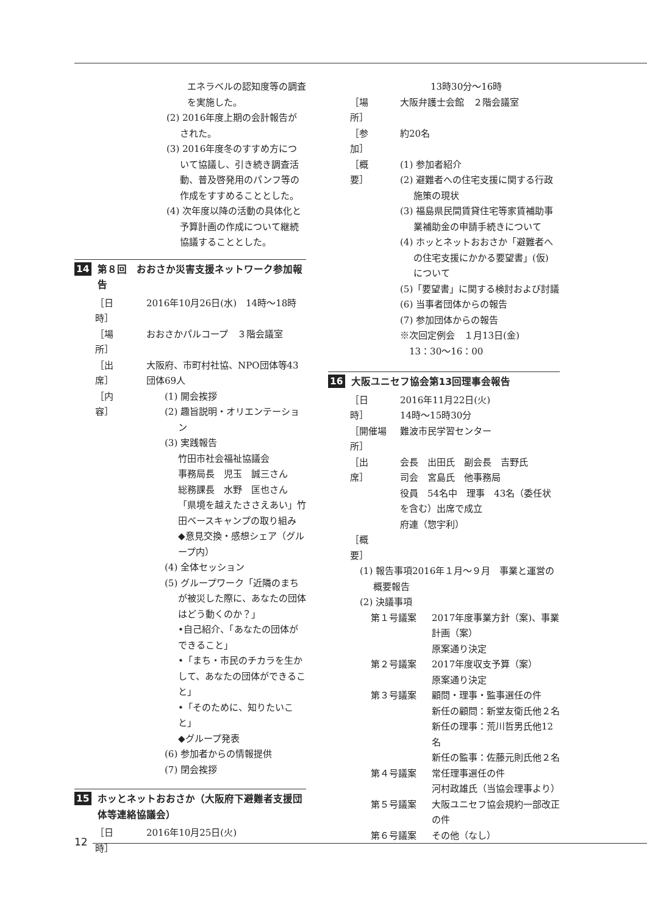エネラベルの認知度等の調査を実施した。
(2) 2016年度上期の会計報告がされた。
(3) 2016年度冬のすすめ方について協議し、引き続き調査活動、普及啓発用のパンフ等の作成をすすめることとした。
(4) 次年度以降の活動の具体化と予算計画の作成について継続協議することとした。
14 第８回　おおさか災害支援ネットワーク参加報告
［日　　時］ 2016年10月26日(水)　14時～18時
［場　　所］ おおさかパルコープ　３階会議室
［出　　席］ 大阪府、市町村社協、NPO団体等43団体69人
［内　　容］ (1) 開会挨拶
(2) 趣旨説明・オリエンテーション
(3) 実践報告
竹田市社会福祉協議会
事務局長　児玉　誠三さん
総務課長　水野　匡也さん
「県境を越えたささえあい」竹田ベースキャンプの取り組み
◆意見交換・感想シェア（グループ内）
(4) 全体セッション
(5) グループワーク「近隣のまちが被災した際に、あなたの団体はどう動くのか？」
•自己紹介、「あなたの団体ができること」
•「まち・市民のチカラを生かして、あなたの団体ができること」
•「そのために、知りたいこと」
◆グループ発表
(6) 参加者からの情報提供
(7) 閉会挨拶
15 ホッとネットおおさか（大阪府下避難者支援団体等連絡協議会）
［日　　時］ 2016年10月25日(火)
13時30分～16時
［場　　所］ 大阪弁護士会館　２階会議室
［参　　加］ 約20名
［概　　要］ (1) 参加者紹介
(2) 避難者への住宅支援に関する行政施策の現状
(3) 福島県民間賃貸住宅等家賃補助事業補助金の申請手続きについて
(4) ホッとネットおおさか「避難者への住宅支援にかかる要望書」(仮) について
(5)「要望書」に関する検討および討議
(6) 当事者団体からの報告
(7) 参加団体からの報告
※次回定例会　１月13日(金)
　13：30～16：00
16 大阪ユニセフ協会第13回理事会報告
［日　　時］ 2016年11月22日(火)
14時～15時30分
［開催場所］ 難波市民学習センター
［出　　席］ 会長　出田氏　副会長　吉野氏
司会　宮島氏　他事務局
役員　54名中　理事　43名（委任状を含む）出席で成立
府連（惣宇利）
［概　　要］
(1) 報告事項2016年１月～９月　事業と運営の概要報告
(2) 決議事項
第１号議案 2017年度事業方針（案)、事業計画（案）
原案通り決定
第２号議案 2017年度収支予算（案）
原案通り決定
第３号議案 顧問・理事・監事選任の件
新任の顧問：新堂友衛氏他２名
新任の理事：荒川哲男氏他12名
新任の監事：佐藤元則氏他２名
第４号議案 常任理事選任の件
河村政雄氏（当協会理事より）
第５号議案 大阪ユニセフ協会規約一部改正の件
第６号議案 その他（なし）
12